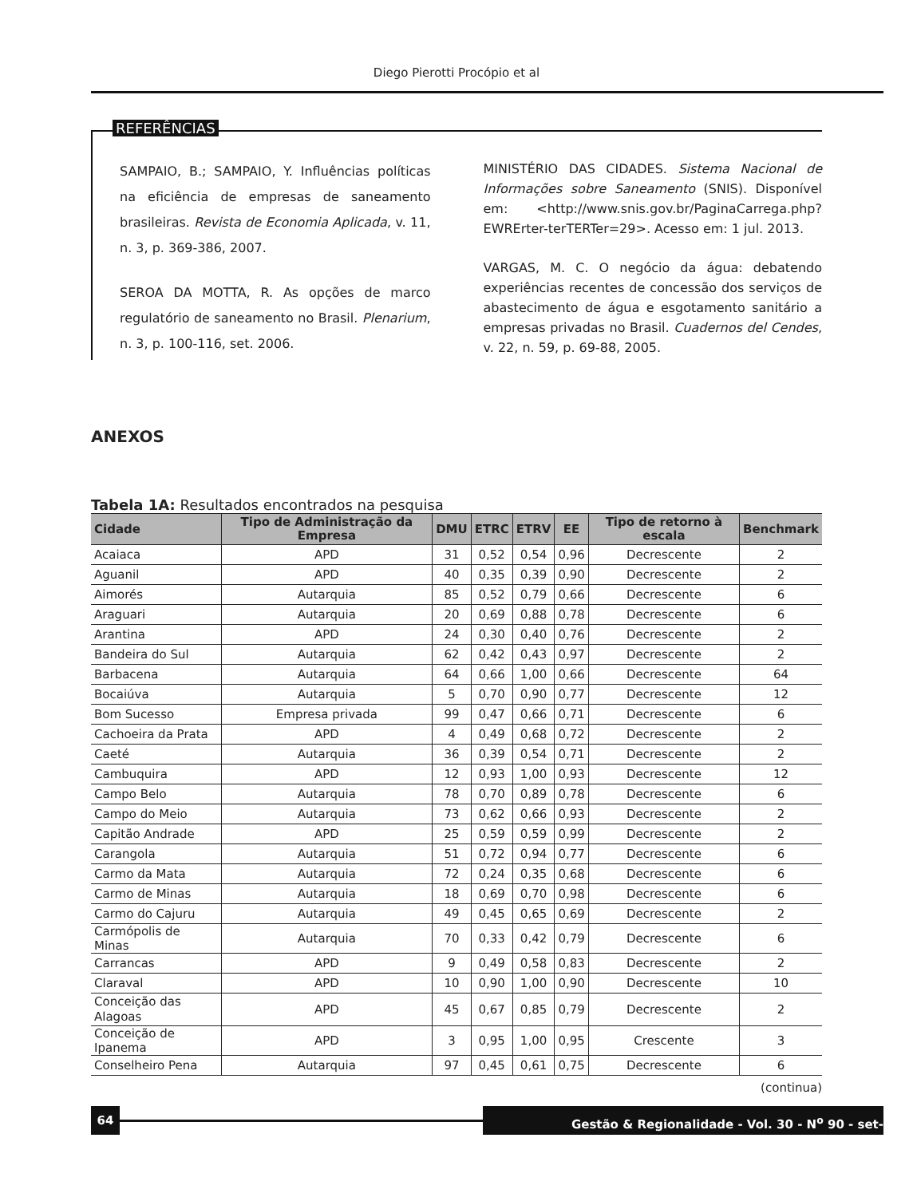Diego Pierotti Procópio et al
REFERÊNCIAS
SAMPAIO, B.; SAMPAIO, Y. Influências políticas na eficiência de empresas de saneamento brasileiras. Revista de Economia Aplicada, v. 11, n. 3, p. 369-386, 2007.
SEROA DA MOTTA, R. As opções de marco regulatório de saneamento no Brasil. Plenarium, n. 3, p. 100-116, set. 2006.
MINISTÉRIO DAS CIDADES. Sistema Nacional de Informações sobre Saneamento (SNIS). Disponível em: <http://www.snis.gov.br/PaginaCarrega.php?EWRErter-terTERTer=29>. Acesso em: 1 jul. 2013.
VARGAS, M. C. O negócio da água: debatendo experiências recentes de concessão dos serviços de abastecimento de água e esgotamento sanitário a empresas privadas no Brasil. Cuadernos del Cendes, v. 22, n. 59, p. 69-88, 2005.
ANEXOS
Tabela 1A: Resultados encontrados na pesquisa
| Cidade | Tipo de Administração da Empresa | DMU | ETRC | ETRV | EE | Tipo de retorno à escala | Benchmark |
| --- | --- | --- | --- | --- | --- | --- | --- |
| Acaiaca | APD | 31 | 0,52 | 0,54 | 0,96 | Decrescente | 2 |
| Aguanil | APD | 40 | 0,35 | 0,39 | 0,90 | Decrescente | 2 |
| Aimorés | Autarquia | 85 | 0,52 | 0,79 | 0,66 | Decrescente | 6 |
| Araguari | Autarquia | 20 | 0,69 | 0,88 | 0,78 | Decrescente | 6 |
| Arantina | APD | 24 | 0,30 | 0,40 | 0,76 | Decrescente | 2 |
| Bandeira do Sul | Autarquia | 62 | 0,42 | 0,43 | 0,97 | Decrescente | 2 |
| Barbacena | Autarquia | 64 | 0,66 | 1,00 | 0,66 | Decrescente | 64 |
| Bocaiúva | Autarquia | 5 | 0,70 | 0,90 | 0,77 | Decrescente | 12 |
| Bom Sucesso | Empresa privada | 99 | 0,47 | 0,66 | 0,71 | Decrescente | 6 |
| Cachoeira da Prata | APD | 4 | 0,49 | 0,68 | 0,72 | Decrescente | 2 |
| Caeté | Autarquia | 36 | 0,39 | 0,54 | 0,71 | Decrescente | 2 |
| Cambuquira | APD | 12 | 0,93 | 1,00 | 0,93 | Decrescente | 12 |
| Campo Belo | Autarquia | 78 | 0,70 | 0,89 | 0,78 | Decrescente | 6 |
| Campo do Meio | Autarquia | 73 | 0,62 | 0,66 | 0,93 | Decrescente | 2 |
| Capitão Andrade | APD | 25 | 0,59 | 0,59 | 0,99 | Decrescente | 2 |
| Carangola | Autarquia | 51 | 0,72 | 0,94 | 0,77 | Decrescente | 6 |
| Carmo da Mata | Autarquia | 72 | 0,24 | 0,35 | 0,68 | Decrescente | 6 |
| Carmo de Minas | Autarquia | 18 | 0,69 | 0,70 | 0,98 | Decrescente | 6 |
| Carmo do Cajuru | Autarquia | 49 | 0,45 | 0,65 | 0,69 | Decrescente | 2 |
| Carmópolis de Minas | Autarquia | 70 | 0,33 | 0,42 | 0,79 | Decrescente | 6 |
| Carrancas | APD | 9 | 0,49 | 0,58 | 0,83 | Decrescente | 2 |
| Claraval | APD | 10 | 0,90 | 1,00 | 0,90 | Decrescente | 10 |
| Conceição das Alagoas | APD | 45 | 0,67 | 0,85 | 0,79 | Decrescente | 2 |
| Conceição de Ipanema | APD | 3 | 0,95 | 1,00 | 0,95 | Crescente | 3 |
| Conselheiro Pena | Autarquia | 97 | 0,45 | 0,61 | 0,75 | Decrescente | 6 |
(continua)
64 Gestão & Regionalidade - Vol. 30 - N<sup>o</sup> 90 - set-dez/2014